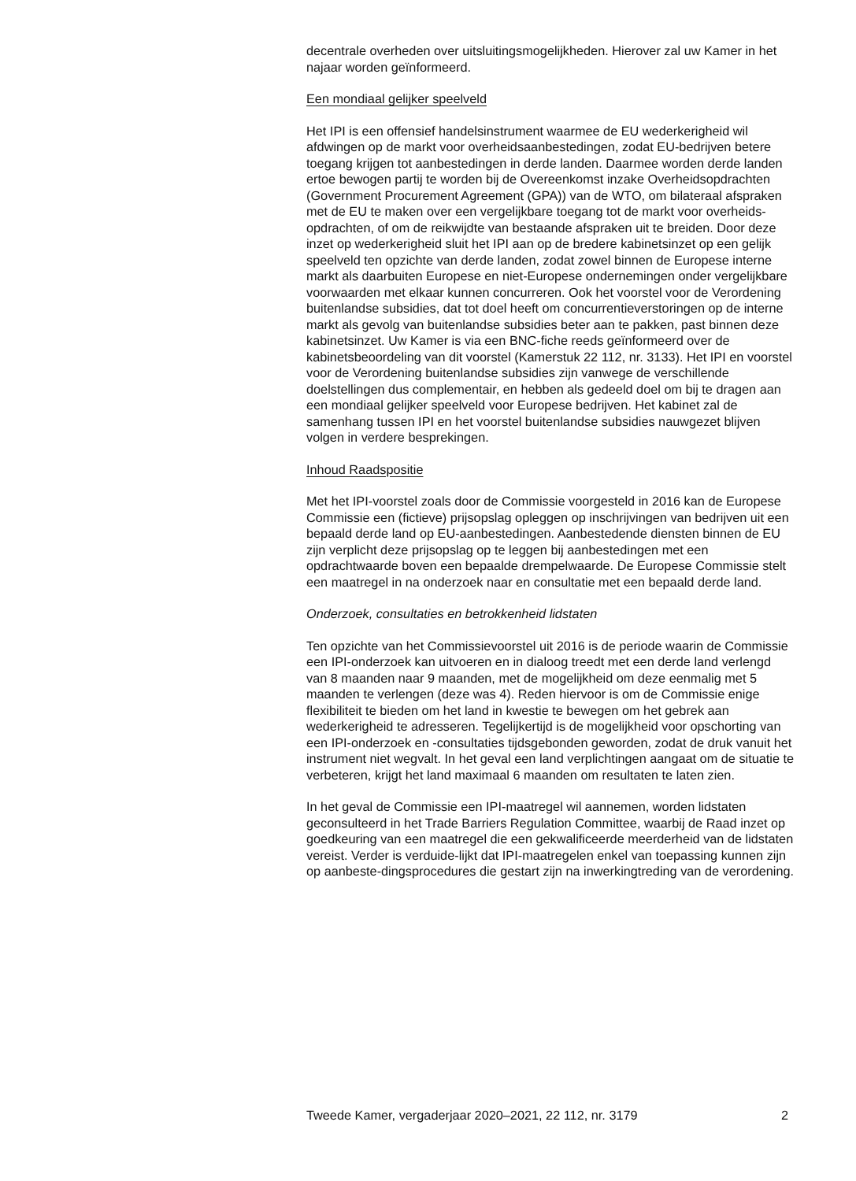decentrale overheden over uitsluitingsmogelijkheden. Hierover zal uw Kamer in het najaar worden geïnformeerd.
Een mondiaal gelijker speelveld
Het IPI is een offensief handelsinstrument waarmee de EU wederkerigheid wil afdwingen op de markt voor overheidsaanbestedingen, zodat EU-bedrijven betere toegang krijgen tot aanbestedingen in derde landen. Daarmee worden derde landen ertoe bewogen partij te worden bij de Overeenkomst inzake Overheidsopdrachten (Government Procurement Agreement (GPA)) van de WTO, om bilateraal afspraken met de EU te maken over een vergelijkbare toegang tot de markt voor overheids-opdrachten, of om de reikwijdte van bestaande afspraken uit te breiden. Door deze inzet op wederkerigheid sluit het IPI aan op de bredere kabinetsinzet op een gelijk speelveld ten opzichte van derde landen, zodat zowel binnen de Europese interne markt als daarbuiten Europese en niet-Europese ondernemingen onder vergelijkbare voorwaarden met elkaar kunnen concurreren. Ook het voorstel voor de Verordening buitenlandse subsidies, dat tot doel heeft om concurrentieverstoringen op de interne markt als gevolg van buitenlandse subsidies beter aan te pakken, past binnen deze kabinetsinzet. Uw Kamer is via een BNC-fiche reeds geïnformeerd over de kabinetsbeoordeling van dit voorstel (Kamerstuk 22 112, nr. 3133). Het IPI en voorstel voor de Verordening buitenlandse subsidies zijn vanwege de verschillende doelstellingen dus complementair, en hebben als gedeeld doel om bij te dragen aan een mondiaal gelijker speelveld voor Europese bedrijven. Het kabinet zal de samenhang tussen IPI en het voorstel buitenlandse subsidies nauwgezet blijven volgen in verdere besprekingen.
Inhoud Raadspositie
Met het IPI-voorstel zoals door de Commissie voorgesteld in 2016 kan de Europese Commissie een (fictieve) prijsopslag opleggen op inschrijvingen van bedrijven uit een bepaald derde land op EU-aanbestedingen. Aanbestedende diensten binnen de EU zijn verplicht deze prijsopslag op te leggen bij aanbestedingen met een opdrachtwaarde boven een bepaalde drempelwaarde. De Europese Commissie stelt een maatregel in na onderzoek naar en consultatie met een bepaald derde land.
Onderzoek, consultaties en betrokkenheid lidstaten
Ten opzichte van het Commissievoorstel uit 2016 is de periode waarin de Commissie een IPI-onderzoek kan uitvoeren en in dialoog treedt met een derde land verlengd van 8 maanden naar 9 maanden, met de mogelijkheid om deze eenmalig met 5 maanden te verlengen (deze was 4). Reden hiervoor is om de Commissie enige flexibiliteit te bieden om het land in kwestie te bewegen om het gebrek aan wederkerigheid te adresseren. Tegelijkertijd is de mogelijkheid voor opschorting van een IPI-onderzoek en -consultaties tijdsgebonden geworden, zodat de druk vanuit het instrument niet wegvalt. In het geval een land verplichtingen aangaat om de situatie te verbeteren, krijgt het land maximaal 6 maanden om resultaten te laten zien.
In het geval de Commissie een IPI-maatregel wil aannemen, worden lidstaten geconsulteerd in het Trade Barriers Regulation Committee, waarbij de Raad inzet op goedkeuring van een maatregel die een gekwalificeerde meerderheid van de lidstaten vereist. Verder is verduide-lijkt dat IPI-maatregelen enkel van toepassing kunnen zijn op aanbeste-dingsprocedures die gestart zijn na inwerkingtreding van de verordening.
Tweede Kamer, vergaderjaar 2020–2021, 22 112, nr. 3179 2